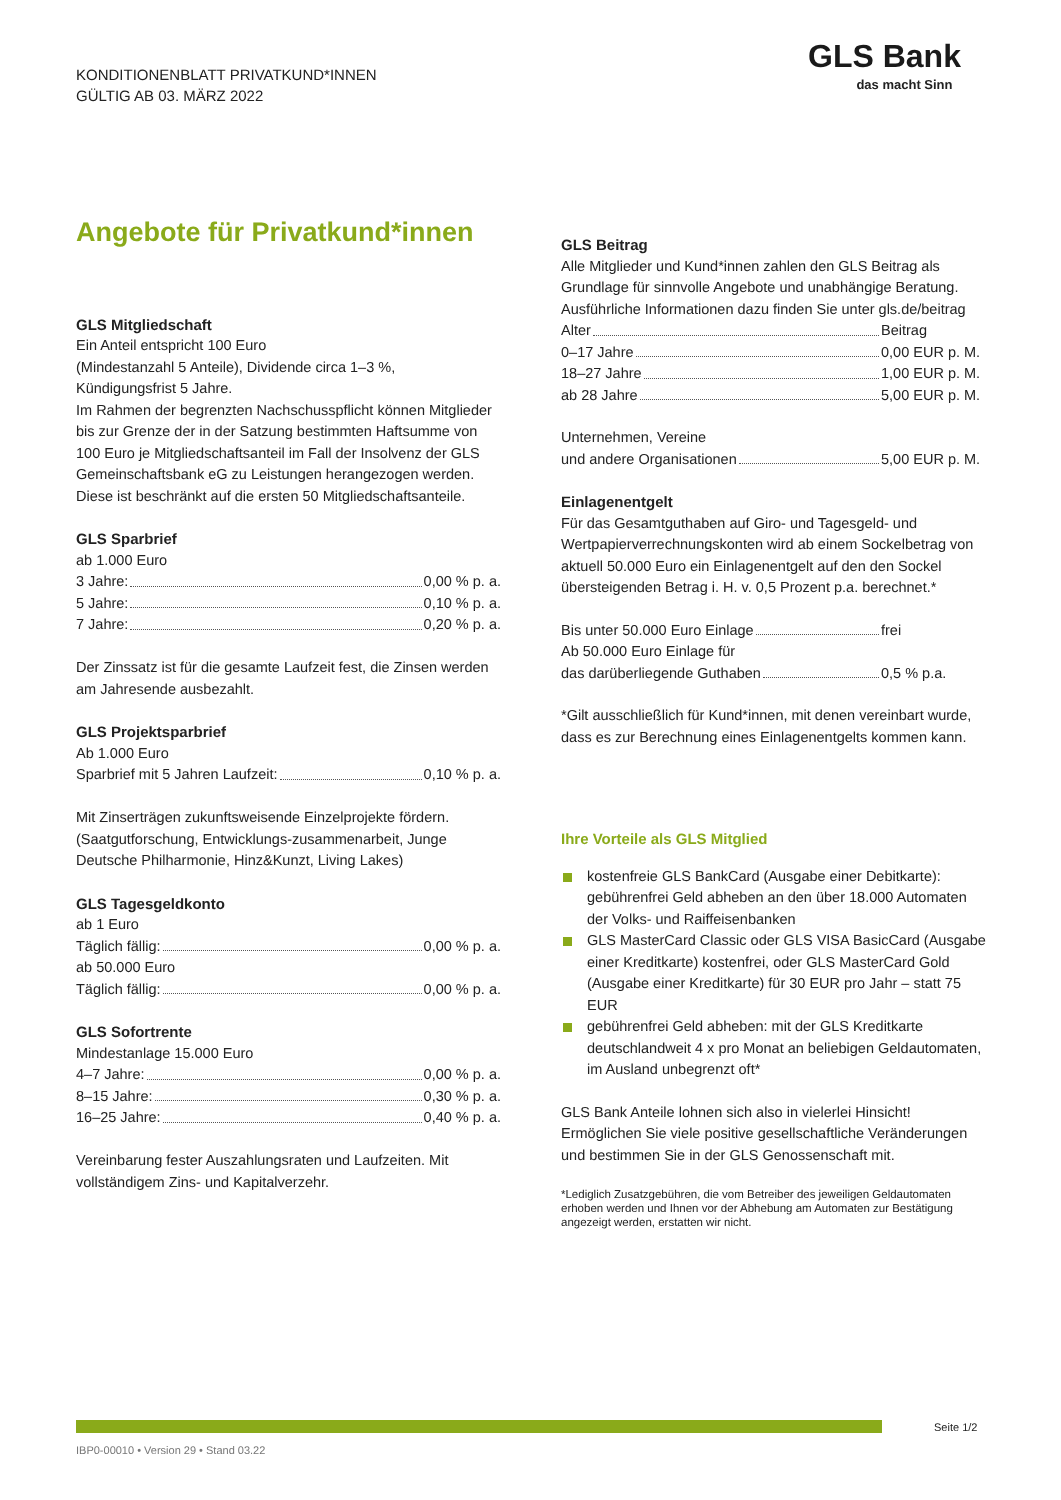KONDITIONENBLATT PRIVATKUND*INNEN
GÜLTIG AB 03. MÄRZ 2022
GLS Bank
das macht Sinn
Angebote für Privatkund*innen
GLS Mitgliedschaft
Ein Anteil entspricht 100 Euro
(Mindestanzahl 5 Anteile), Dividende circa 1–3 %,
Kündigungsfrist 5 Jahre.
Im Rahmen der begrenzten Nachschusspflicht können Mitglieder bis zur Grenze der in der Satzung bestimmten Haftsumme von 100 Euro je Mitgliedschaftsanteil im Fall der Insolvenz der GLS Gemeinschaftsbank eG zu Leistungen herangezogen werden. Diese ist beschränkt auf die ersten 50 Mitgliedschaftsanteile.
GLS Sparbrief
ab 1.000 Euro
3 Jahre: 0,00 % p. a.
5 Jahre: 0,10 % p. a.
7 Jahre: 0,20 % p. a.
Der Zinssatz ist für die gesamte Laufzeit fest, die Zinsen werden am Jahresende ausbezahlt.
GLS Projektsparbrief
Ab 1.000 Euro
Sparbrief mit 5 Jahren Laufzeit: 0,10 % p. a.
Mit Zinserträgen zukunftsweisende Einzelprojekte fördern. (Saatgutforschung, Entwicklungs-zusammenarbeit, Junge Deutsche Philharmonie, Hinz&Kunzt, Living Lakes)
GLS Tagesgeldkonto
ab 1 Euro
Täglich fällig: 0,00 % p. a.
ab 50.000 Euro
Täglich fällig: 0,00 % p. a.
GLS Sofortrente
Mindestanlage 15.000 Euro
4–7 Jahre: 0,00 % p. a.
8–15 Jahre: 0,30 % p. a.
16–25 Jahre: 0,40 % p. a.
Vereinbarung fester Auszahlungsraten und Laufzeiten. Mit vollständigem Zins- und Kapitalverzehr.
GLS Beitrag
Alle Mitglieder und Kund*innen zahlen den GLS Beitrag als Grundlage für sinnvolle Angebote und unabhängige Beratung. Ausführliche Informationen dazu finden Sie unter gls.de/beitrag
Alter Beitrag
0–17 Jahre 0,00 EUR p. M.
18–27 Jahre 1,00 EUR p. M.
ab 28 Jahre 5,00 EUR p. M.
Unternehmen, Vereine
und andere Organisationen 5,00 EUR p. M.
Einlagenentgelt
Für das Gesamtguthaben auf Giro- und Tagesgeld- und Wertpapierverrechnungskonten wird ab einem Sockelbetrag von aktuell 50.000 Euro ein Einlagenentgelt auf den den Sockel übersteigenden Betrag i. H. v. 0,5 Prozent p.a. berechnet.*
Bis unter 50.000 Euro Einlage frei
Ab 50.000 Euro Einlage für
das darüberliegende Guthaben 0,5 % p.a.
*Gilt ausschließlich für Kund*innen, mit denen vereinbart wurde, dass es zur Berechnung eines Einlagenentgelts kommen kann.
Ihre Vorteile als GLS Mitglied
kostenfreie GLS BankCard (Ausgabe einer Debitkarte): gebührenfrei Geld abheben an den über 18.000 Automaten der Volks- und Raiffeisenbanken
GLS MasterCard Classic oder GLS VISA BasicCard (Ausgabe einer Kreditkarte) kostenfrei, oder GLS MasterCard Gold (Ausgabe einer Kreditkarte) für 30 EUR pro Jahr – statt 75 EUR
gebührenfrei Geld abheben: mit der GLS Kreditkarte deutschlandweit 4 x pro Monat an beliebigen Geldautomaten, im Ausland unbegrenzt oft*
GLS Bank Anteile lohnen sich also in vielerlei Hinsicht! Ermöglichen Sie viele positive gesellschaftliche Veränderungen und bestimmen Sie in der GLS Genossenschaft mit.
*Lediglich Zusatzgebühren, die vom Betreiber des jeweiligen Geldautomaten erhoben werden und Ihnen vor der Abhebung am Automaten zur Bestätigung angezeigt werden, erstatten wir nicht.
Seite 1/2
IBP0-00010 • Version 29 • Stand 03.22